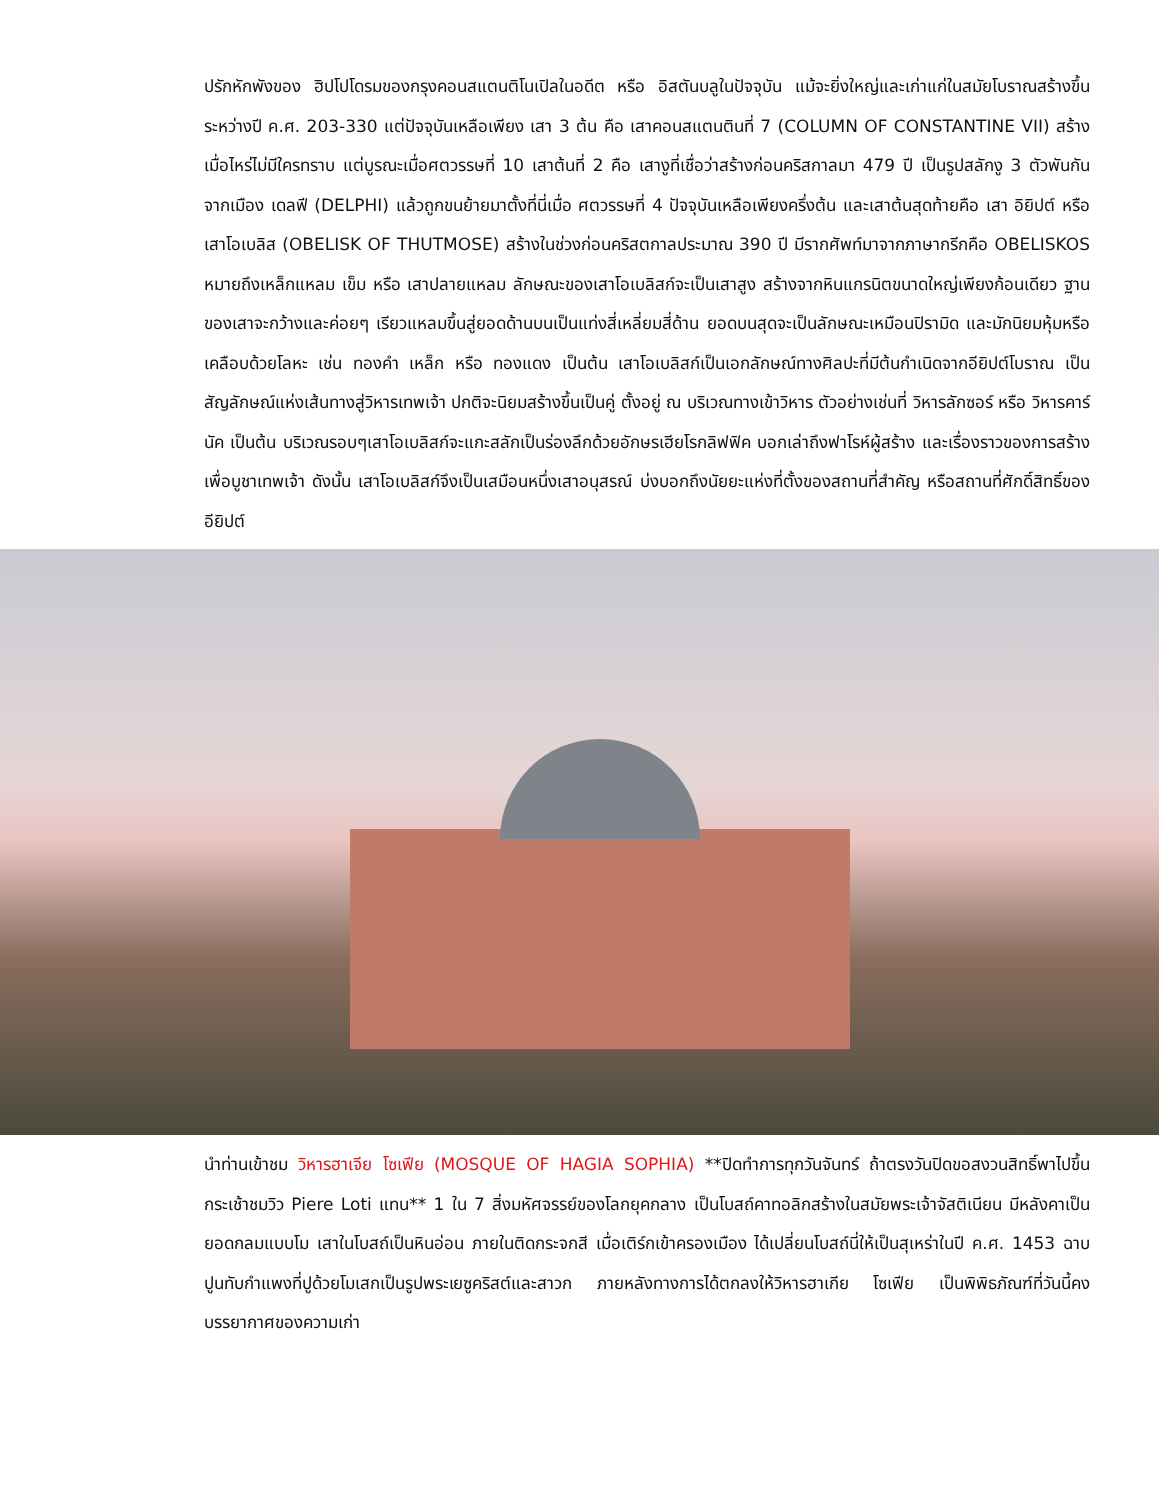ปรักหักพังของ ฮิปโปโดรมของกรุงคอนสแตนติโนเปิลในอดีต หรือ อิสตันบลูในปัจจุบัน แม้จะยิ่งใหญ่และเก่าแก่ในสมัยโบราณสร้างขึ้นระหว่างปี ค.ศ. 203-330 แต่ปัจจุบันเหลือเพียง เสา 3 ต้น คือ เสาคอนสแตนตินที่ 7 (COLUMN OF CONSTANTINE VII) สร้างเมื่อไหร่ไม่มีใครทราบ แต่บูรณะเมื่อศตวรรษที่ 10 เสาต้นที่ 2 คือ เสางูที่เชื่อว่าสร้างก่อนคริสกาลมา 479 ปี เป็นรูปสลักงู 3 ตัวพันกัน จากเมือง เดลฟี (DELPHI) แล้วถูกขนย้ายมาตั้งที่นี่เมื่อ ศตวรรษที่ 4 ปัจจุบันเหลือเพียงครึ่งต้น และเสาต้นสุดท้ายคือ เสา อิยิปต์ หรือเสาโอเบลิส (OBELISK OF THUTMOSE) สร้างในช่วงก่อนคริสตกาลประมาณ 390 ปี มีรากศัพท์มาจากภาษากรีกคือ OBELISKOS หมายถึงเหล็กแหลม เข็ม หรือ เสาปลายแหลม ลักษณะของเสาโอเบลิสก์จะเป็นเสาสูง สร้างจากหินแกรนิตขนาดใหญ่เพียงก้อนเดียว ฐานของเสาจะกว้างและค่อยๆ เรียวแหลมขึ้นสู่ยอดด้านบนเป็นแท่งสี่เหลี่ยมสี่ด้าน ยอดบนสุดจะเป็นลักษณะเหมือนปิรามิด และมักนิยมหุ้มหรือเคลือบด้วยโลหะ เช่น ทองคำ เหล็ก หรือ ทองแดง เป็นต้น เสาโอเบลิสก์เป็นเอกลักษณ์ทางศิลปะที่มีต้นกำเนิดจากอียิปต์โบราณ เป็นสัญลักษณ์แห่งเส้นทางสู่วิหารเทพเจ้า ปกติจะนิยมสร้างขึ้นเป็นคู่ ตั้งอยู่ ณ บริเวณทางเข้าวิหาร ตัวอย่างเช่นที่ วิหารลักซอร์ หรือ วิหารคาร์นัค เป็นต้น บริเวณรอบๆเสาโอเบลิสก์จะแกะสลักเป็นร่องลึกด้วยอักษรเฮียโรกลิฟฟิค บอกเล่าถึงฟาโรห์ผู้สร้าง และเรื่องราวของการสร้างเพื่อบูชาเทพเจ้า ดังนั้น เสาโอเบลิสก์จึงเป็นเสมือนหนึ่งเสาอนุสรณ์ บ่งบอกถึงนัยยะแห่งที่ตั้งของสถานที่สำคัญ หรือสถานที่ศักดิ์สิทธิ์ของอียิปต์
นำท่านเข้าชม วิหารฮาเจีย โซเฟีย (MOSQUE OF HAGIA SOPHIA) **ปิดทำการทุกวันจันทร์ ถ้าตรงวันปิดขอสงวนสิทธิ์พาไปขึ้นกระเช้าชมวิว Piere Loti แทน** 1 ใน 7 สิ่งมหัศจรรย์ของโลกยุคกลาง เป็นโบสถ์คาทอลิกสร้างในสมัยพระเจ้าจัสติเนียน มีหลังคาเป็นยอดกลมแบบโม เสาในโบสถ์เป็นหินอ่อน ภายในติดกระจกสี เมื่อเติร์กเข้าครองเมือง ได้เปลี่ยนโบสถ์นี่ให้เป็นสุเหร่าในปี ค.ศ. 1453 ฉาบปูนทับกำแพงที่ปูด้วยโมเสกเป็นรูปพระเยซูคริสต์และสาวก ภายหลังทางการได้ตกลงให้วิหารฮาเกีย โซเฟีย เป็นพิพิธภัณฑ์ที่วันนี้คงบรรยากาศของความเก่า